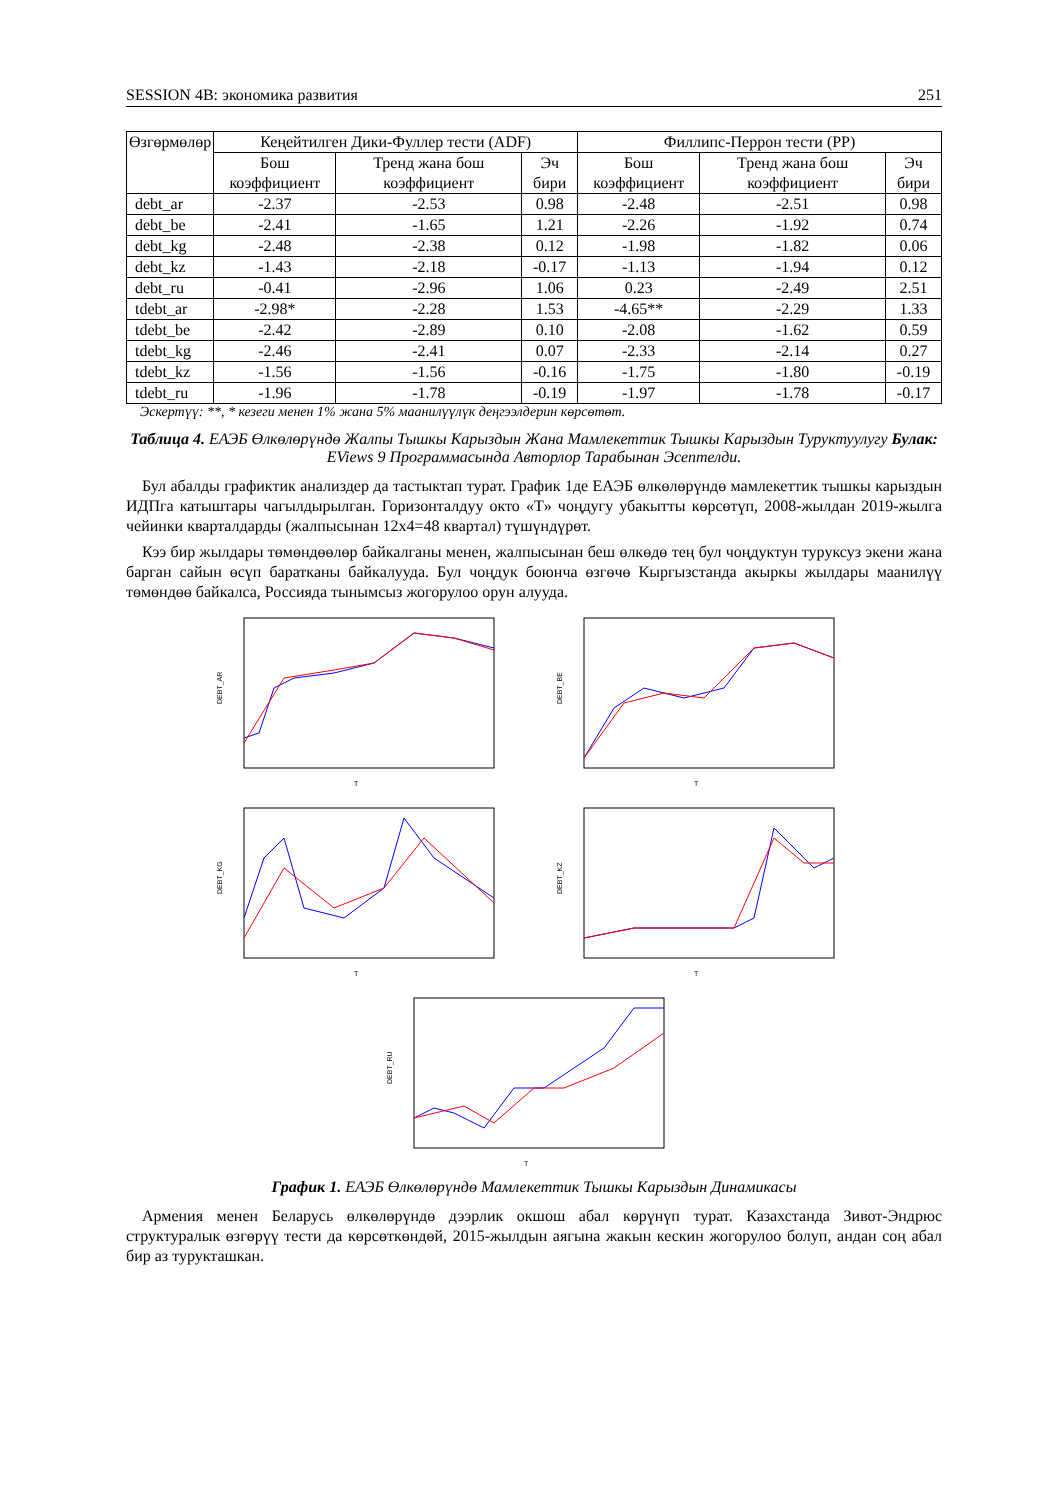SESSION 4B: экономика развития 251
| Өзгөрмөлөр | Кеңейтилген Дики-Фуллер тести (ADF) | | | Филлипс-Перрон тести (PP) | | |
| --- | --- | --- | --- | --- | --- | --- |
| | Бош коэффициент | Тренд жана бош коэффициент | Эч бири | Бош коэффициент | Тренд жана бош коэффициент | Эч бири |
| debt_ar | -2.37 | -2.53 | 0.98 | -2.48 | -2.51 | 0.98 |
| debt_be | -2.41 | -1.65 | 1.21 | -2.26 | -1.92 | 0.74 |
| debt_kg | -2.48 | -2.38 | 0.12 | -1.98 | -1.82 | 0.06 |
| debt_kz | -1.43 | -2.18 | -0.17 | -1.13 | -1.94 | 0.12 |
| debt_ru | -0.41 | -2.96 | 1.06 | 0.23 | -2.49 | 2.51 |
| tdebt_ar | -2.98* | -2.28 | 1.53 | -4.65** | -2.29 | 1.33 |
| tdebt_be | -2.42 | -2.89 | 0.10 | -2.08 | -1.62 | 0.59 |
| tdebt_kg | -2.46 | -2.41 | 0.07 | -2.33 | -2.14 | 0.27 |
| tdebt_kz | -1.56 | -1.56 | -0.16 | -1.75 | -1.80 | -0.19 |
| tdebt_ru | -1.96 | -1.78 | -0.19 | -1.97 | -1.78 | -0.17 |
Эскертүү: **, * кезеги менен 1% жана 5% маанилүүлүк деңгээлдерин көрсөтөт.
Таблица 4. ЕАЭБ Өлкөлөрүндө Жалпы Тышкы Карыздын Жана Мамлекеттик Тышкы Карыздын Туруктуулугу Булак: EViews 9 Программасында Авторлор Тарабынан Эсептелди.
Бул абалды графиктик анализдер да тастыктап турат. График 1де ЕАЭБ өлкөлөрүндө мамлекеттик тышкы карыздын ИДПга катыштары чагылдырылган. Горизонталдуу окто «T» чоңдугу убакытты көрсөтүп, 2008-жылдан 2019-жылга чейинки кварталдарды (жалпысынан 12x4=48 квартал) түшүндүрөт.
Кээ бир жылдары төмөндөөлөр байкалганы менен, жалпысынан беш өлкөдө тең бул чоңдуктун туруксуз экени жана барган сайын өсүп баратканы байкалууда. Бул чоңдук боюнча өзгөчө Кыргызстанда акыркы жылдары маанилүү төмөндөө байкалса, Россияда тынымсыз жогорулоо орун алууда.
DEBT_AR
T
DEBT_BE
T
DEBT_KG
T
DEBT_KZ
T
DEBT_RU
T
График 1. ЕАЭБ Өлкөлөрүндө Мамлекеттик Тышкы Карыздын Динамикасы
Армения менен Беларусь өлкөлөрүндө дээрлик окшош абал көрүнүп турат. Казахстанда Зивот-Эндрюс структуралык өзгөрүү тести да көрсөткөндөй, 2015-жылдын аягына жакын кескин жогорулоо болуп, андан соң абал бир аз турукташкан.